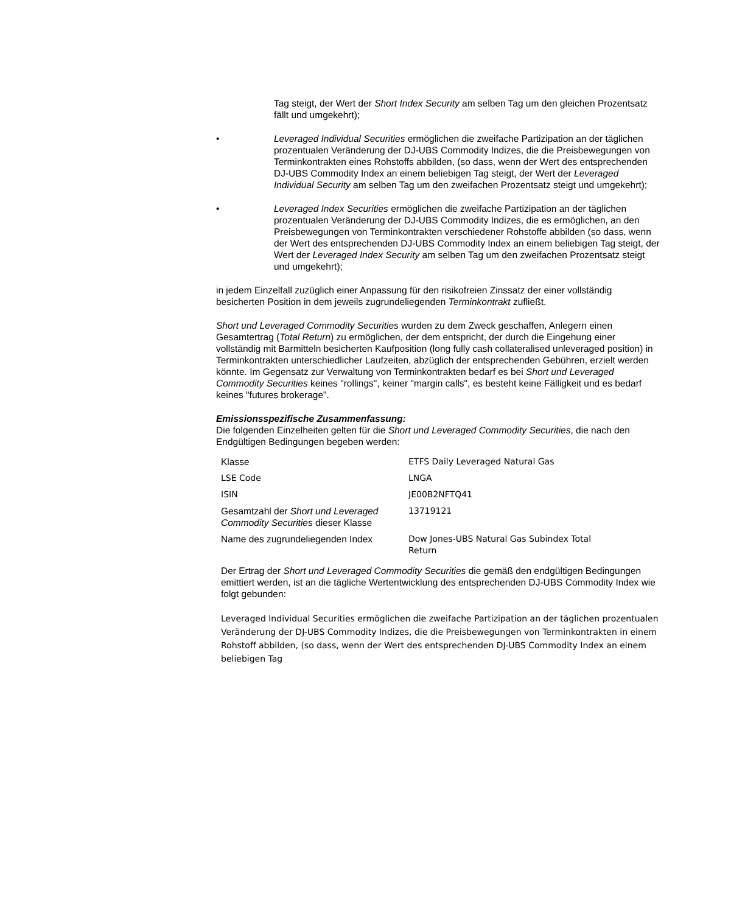Tag steigt, der Wert der Short Index Security am selben Tag um den gleichen Prozentsatz fällt und umgekehrt);
• Leveraged Individual Securities ermöglichen die zweifache Partizipation an der täglichen prozentualen Veränderung der DJ-UBS Commodity Indizes, die die Preisbewegungen von Terminkontrakten eines Rohstoffs abbilden, (so dass, wenn der Wert des entsprechenden DJ-UBS Commodity Index an einem beliebigen Tag steigt, der Wert der Leveraged Individual Security am selben Tag um den zweifachen Prozentsatz steigt und umgekehrt);
• Leveraged Index Securities ermöglichen die zweifache Partizipation an der täglichen prozentualen Veränderung der DJ-UBS Commodity Indizes, die es ermöglichen, an den Preisbewegungen von Terminkontrakten verschiedener Rohstoffe abbilden (so dass, wenn der Wert des entsprechenden DJ-UBS Commodity Index an einem beliebigen Tag steigt, der Wert der Leveraged Index Security am selben Tag um den zweifachen Prozentsatz steigt und umgekehrt);
in jedem Einzelfall zuzüglich einer Anpassung für den risikofreien Zinssatz der einer vollständig besicherten Position in dem jeweils zugrundeliegenden Terminkontrakt zufließt.
Short und Leveraged Commodity Securities wurden zu dem Zweck geschaffen, Anlegern einen Gesamtertrag (Total Return) zu ermöglichen, der dem entspricht, der durch die Eingehung einer vollständig mit Barmitteln besicherten Kaufposition (long fully cash collateralised unleveraged position) in Terminkontrakten unterschiedlicher Laufzeiten, abzüglich der entsprechenden Gebühren, erzielt werden könnte. Im Gegensatz zur Verwaltung von Terminkontrakten bedarf es bei Short und Leveraged Commodity Securities keines "rollings", keiner "margin calls", es besteht keine Fälligkeit und es bedarf keines "futures brokerage".
Emissionsspezifische Zusammenfassung:
Die folgenden Einzelheiten gelten für die Short und Leveraged Commodity Securities, die nach den Endgültigen Bedingungen begeben werden:
| Klasse | ETFS Daily Leveraged Natural Gas |
| LSE Code | LNGA |
| ISIN | JE00B2NFTQ41 |
| Gesamtzahl der Short und Leveraged Commodity Securities dieser Klasse | 13719121 |
| Name des zugrundeliegenden Index | Dow Jones-UBS Natural Gas Subindex Total Return |
Der Ertrag der Short und Leveraged Commodity Securities die gemäß den endgültigen Bedingungen emittiert werden, ist an die tägliche Wertentwicklung des entsprechenden DJ-UBS Commodity Index wie folgt gebunden:
Leveraged Individual Securities ermöglichen die zweifache Partizipation an der täglichen prozentualen Veränderung der DJ-UBS Commodity Indizes, die die Preisbewegungen von Terminkontrakten in einem Rohstoff abbilden, (so dass, wenn der Wert des entsprechenden DJ-UBS Commodity Index an einem beliebigen Tag